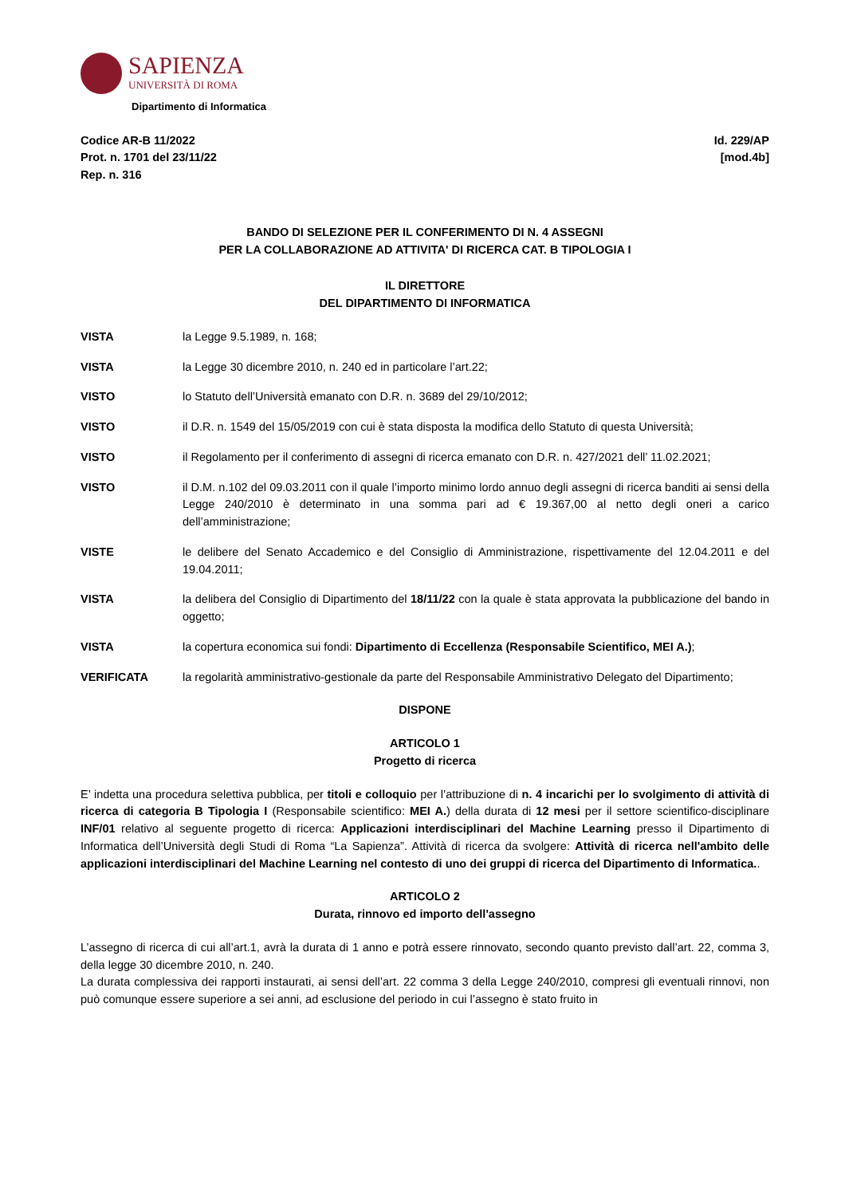SAPIENZA
UNIVERSITÀ DI ROMA
Dipartimento di Informatica
Codice AR-B 11/2022
Prot. n. 1701 del 23/11/22
Rep. n. 316
Id. 229/AP
[mod.4b]
BANDO DI SELEZIONE PER IL CONFERIMENTO DI N. 4 ASSEGNI
PER LA COLLABORAZIONE AD ATTIVITA' DI RICERCA CAT. B TIPOLOGIA I
IL DIRETTORE
DEL DIPARTIMENTO DI INFORMATICA
VISTA la Legge 9.5.1989, n. 168;
VISTA la Legge 30 dicembre 2010, n. 240 ed in particolare l’art.22;
VISTO lo Statuto dell’Università emanato con D.R. n. 3689 del 29/10/2012;
VISTO il D.R. n. 1549 del 15/05/2019 con cui è stata disposta la modifica dello Statuto di questa Università;
VISTO il Regolamento per il conferimento di assegni di ricerca emanato con D.R. n. 427/2021 dell’ 11.02.2021;
VISTO il D.M. n.102 del 09.03.2011 con il quale l’importo minimo lordo annuo degli assegni di ricerca banditi ai sensi della Legge 240/2010 è determinato in una somma pari ad € 19.367,00 al netto degli oneri a carico dell’amministrazione;
VISTE le delibere del Senato Accademico e del Consiglio di Amministrazione, rispettivamente del 12.04.2011 e del 19.04.2011;
VISTA la delibera del Consiglio di Dipartimento del 18/11/22 con la quale è stata approvata la pubblicazione del bando in oggetto;
VISTA la copertura economica sui fondi: Dipartimento di Eccellenza (Responsabile Scientifico, MEI A.);
VERIFICATA la regolarità amministrativo-gestionale da parte del Responsabile Amministrativo Delegato del Dipartimento;
DISPONE
ARTICOLO 1
Progetto di ricerca
E’ indetta una procedura selettiva pubblica, per titoli e colloquio per l’attribuzione di n. 4 incarichi per lo svolgimento di attività di ricerca di categoria B Tipologia I (Responsabile scientifico: MEI A.) della durata di 12 mesi per il settore scientifico-disciplinare INF/01 relativo al seguente progetto di ricerca: Applicazioni interdisciplinari del Machine Learning presso il Dipartimento di Informatica dell’Università degli Studi di Roma “La Sapienza”. Attività di ricerca da svolgere: Attività di ricerca nell'ambito delle applicazioni interdisciplinari del Machine Learning nel contesto di uno dei gruppi di ricerca del Dipartimento di Informatica..
ARTICOLO 2
Durata, rinnovo ed importo dell'assegno
L’assegno di ricerca di cui all’art.1, avrà la durata di 1 anno e potrà essere rinnovato, secondo quanto previsto dall’art. 22, comma 3, della legge 30 dicembre 2010, n. 240.
La durata complessiva dei rapporti instaurati, ai sensi dell’art. 22 comma 3 della Legge 240/2010, compresi gli eventuali rinnovi, non può comunque essere superiore a sei anni, ad esclusione del periodo in cui l’assegno è stato fruito in